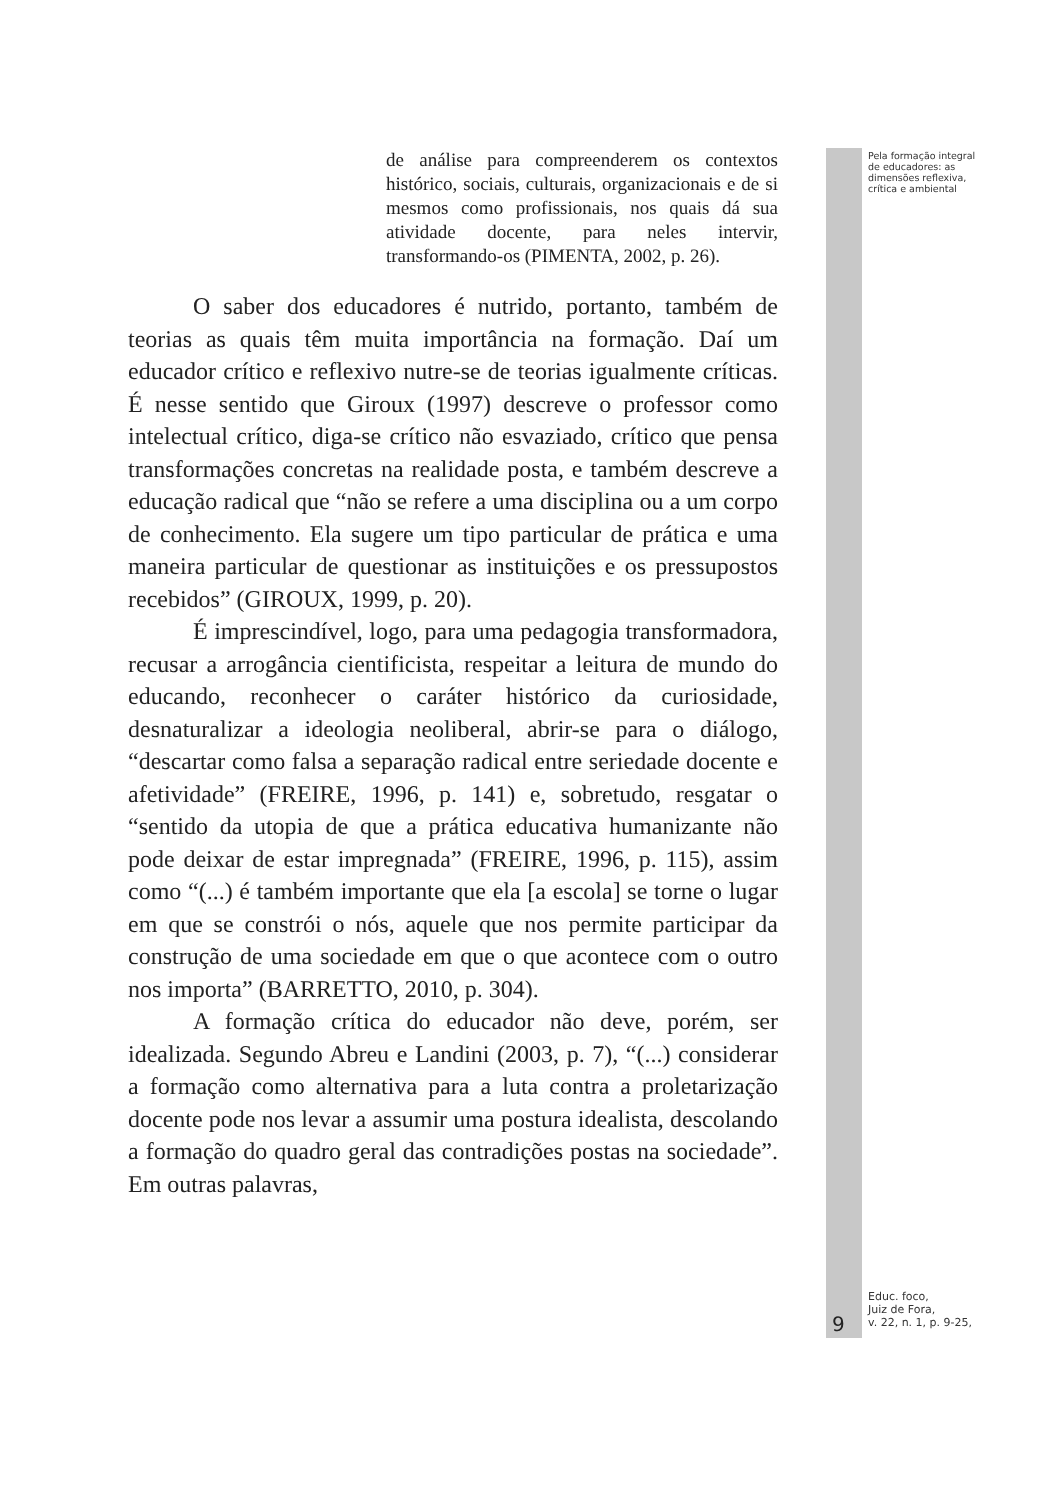de análise para compreenderem os contextos histórico, sociais, culturais, organizacionais e de si mesmos como profissionais, nos quais dá sua atividade docente, para neles intervir, transformando-os (PIMENTA, 2002, p. 26).
O saber dos educadores é nutrido, portanto, também de teorias as quais têm muita importância na formação. Daí um educador crítico e reflexivo nutre-se de teorias igualmente críticas. É nesse sentido que Giroux (1997) descreve o professor como intelectual crítico, diga-se crítico não esvaziado, crítico que pensa transformações concretas na realidade posta, e também descreve a educação radical que “não se refere a uma disciplina ou a um corpo de conhecimento. Ela sugere um tipo particular de prática e uma maneira particular de questionar as instituições e os pressupostos recebidos” (GIROUX, 1999, p. 20).
É imprescindível, logo, para uma pedagogia transformadora, recusar a arrogância cientificista, respeitar a leitura de mundo do educando, reconhecer o caráter histórico da curiosidade, desnaturalizar a ideologia neoliberal, abrir-se para o diálogo, “descartar como falsa a separação radical entre seriedade docente e afetividade” (FREIRE, 1996, p. 141) e, sobretudo, resgatar o “sentido da utopia de que a prática educativa humanizante não pode deixar de estar impregnada” (FREIRE, 1996, p. 115), assim como “(...) é também importante que ela [a escola] se torne o lugar em que se constrói o nós, aquele que nos permite participar da construção de uma sociedade em que o que acontece com o outro nos importa” (BARRETTO, 2010, p. 304).
A formação crítica do educador não deve, porém, ser idealizada. Segundo Abreu e Landini (2003, p. 7), “(...) considerar a formação como alternativa para a luta contra a proletarização docente pode nos levar a assumir uma postura idealista, descolando a formação do quadro geral das contradições postas na sociedade”. Em outras palavras,
Pela formação integral
de educadores: as
dimensões reflexiva,
crítica e ambiental
9
Educ. foco,
Juiz de Fora,
v. 22, n. 1, p. 9-25,